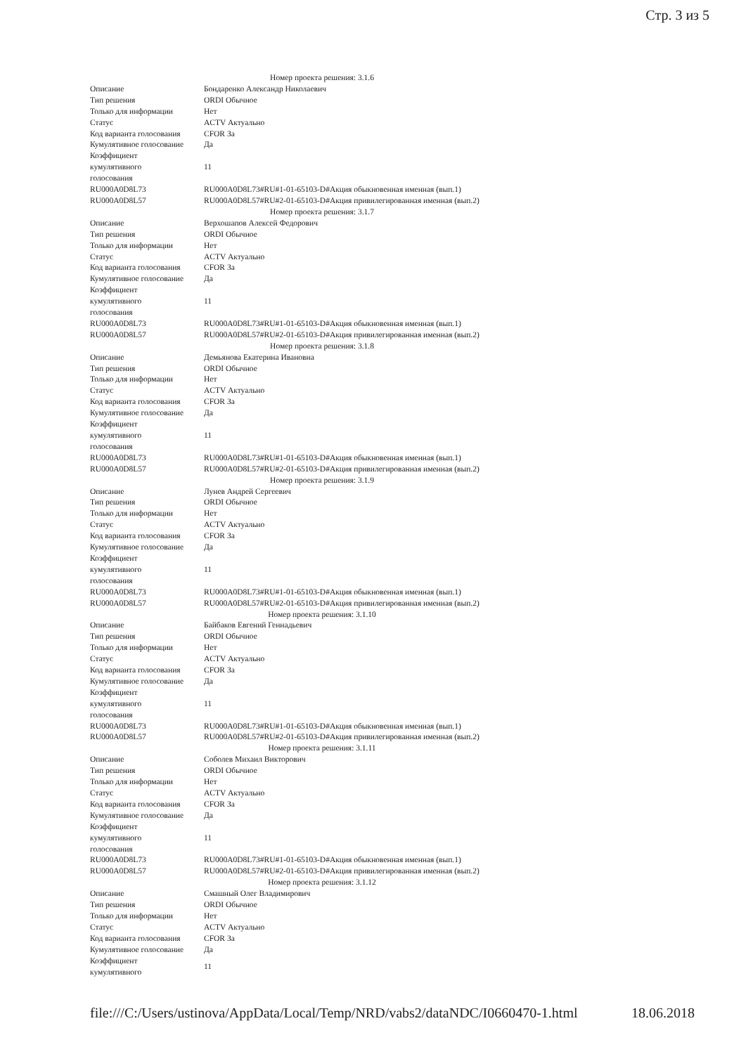Стр. 3 из 5
| Номер проекта решения: 3.1.6 | |
| Описание | Бондаренко Александр Николаевич |
| Тип решения | ORDI Обычное |
| Только для информации | Нет |
| Статус | ACTV Актуально |
| Код варианта голосования | CFOR За |
| Кумулятивное голосование | Да |
| Коэффициент кумулятивного голосования | 11 |
| RU000A0D8L73 | RU000A0D8L73#RU#1-01-65103-D#Акция обыкновенная именная (вып.1) |
| RU000A0D8L57 | RU000A0D8L57#RU#2-01-65103-D#Акция привилегированная именная (вып.2) |
| Номер проекта решения: 3.1.7 | |
| Описание | Верхошапов Алексей Федорович |
| Тип решения | ORDI Обычное |
| Только для информации | Нет |
| Статус | ACTV Актуально |
| Код варианта голосования | CFOR За |
| Кумулятивное голосование | Да |
| Коэффициент кумулятивного голосования | 11 |
| RU000A0D8L73 | RU000A0D8L73#RU#1-01-65103-D#Акция обыкновенная именная (вып.1) |
| RU000A0D8L57 | RU000A0D8L57#RU#2-01-65103-D#Акция привилегированная именная (вып.2) |
| Номер проекта решения: 3.1.8 | |
| Описание | Демьянова Екатерина Ивановна |
| Тип решения | ORDI Обычное |
| Только для информации | Нет |
| Статус | ACTV Актуально |
| Код варианта голосования | CFOR За |
| Кумулятивное голосование | Да |
| Коэффициент кумулятивного голосования | 11 |
| RU000A0D8L73 | RU000A0D8L73#RU#1-01-65103-D#Акция обыкновенная именная (вып.1) |
| RU000A0D8L57 | RU000A0D8L57#RU#2-01-65103-D#Акция привилегированная именная (вып.2) |
| Номер проекта решения: 3.1.9 | |
| Описание | Лунев Андрей Сергеевич |
| Тип решения | ORDI Обычное |
| Только для информации | Нет |
| Статус | ACTV Актуально |
| Код варианта голосования | CFOR За |
| Кумулятивное голосование | Да |
| Коэффициент кумулятивного голосования | 11 |
| RU000A0D8L73 | RU000A0D8L73#RU#1-01-65103-D#Акция обыкновенная именная (вып.1) |
| RU000A0D8L57 | RU000A0D8L57#RU#2-01-65103-D#Акция привилегированная именная (вып.2) |
| Номер проекта решения: 3.1.10 | |
| Описание | Байбаков Евгений Геннадьевич |
| Тип решения | ORDI Обычное |
| Только для информации | Нет |
| Статус | ACTV Актуально |
| Код варианта голосования | CFOR За |
| Кумулятивное голосование | Да |
| Коэффициент кумулятивного голосования | 11 |
| RU000A0D8L73 | RU000A0D8L73#RU#1-01-65103-D#Акция обыкновенная именная (вып.1) |
| RU000A0D8L57 | RU000A0D8L57#RU#2-01-65103-D#Акция привилегированная именная (вып.2) |
| Номер проекта решения: 3.1.11 | |
| Описание | Соболев Михаил Викторович |
| Тип решения | ORDI Обычное |
| Только для информации | Нет |
| Статус | ACTV Актуально |
| Код варианта голосования | CFOR За |
| Кумулятивное голосование | Да |
| Коэффициент кумулятивного голосования | 11 |
| RU000A0D8L73 | RU000A0D8L73#RU#1-01-65103-D#Акция обыкновенная именная (вып.1) |
| RU000A0D8L57 | RU000A0D8L57#RU#2-01-65103-D#Акция привилегированная именная (вып.2) |
| Номер проекта решения: 3.1.12 | |
| Описание | Смашный Олег Владимирович |
| Тип решения | ORDI Обычное |
| Только для информации | Нет |
| Статус | ACTV Актуально |
| Код варианта голосования | CFOR За |
| Кумулятивное голосование | Да |
| Коэффициент кумулятивного | 11 |
file:///C:/Users/ustinova/AppData/Local/Temp/NRD/vabs2/dataNDC/I0660470-1.html 18.06.2018